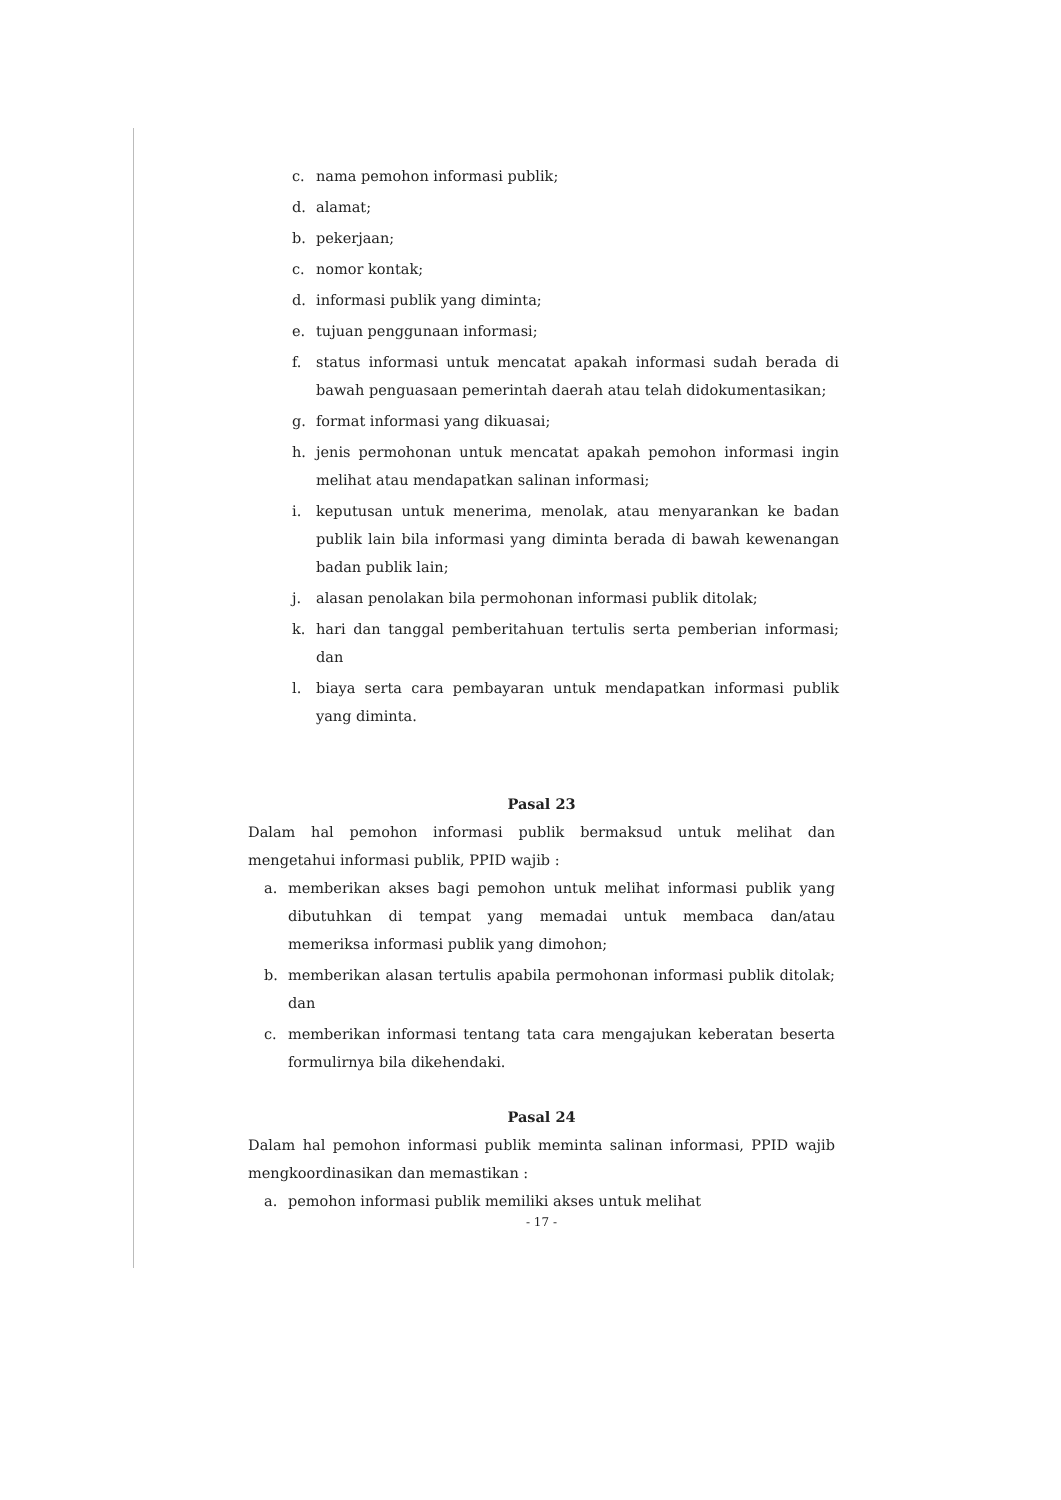c. nama pemohon informasi publik;
d. alamat;
b. pekerjaan;
c. nomor kontak;
d. informasi publik yang diminta;
e. tujuan penggunaan informasi;
f. status informasi untuk mencatat apakah informasi sudah berada di bawah penguasaan pemerintah daerah atau telah didokumentasikan;
g. format informasi yang dikuasai;
h. jenis permohonan untuk mencatat apakah pemohon informasi ingin melihat atau mendapatkan salinan informasi;
i. keputusan untuk menerima, menolak, atau menyarankan ke badan publik lain bila informasi yang diminta berada di bawah kewenangan badan publik lain;
j. alasan penolakan bila permohonan informasi publik ditolak;
k. hari dan tanggal pemberitahuan tertulis serta pemberian informasi; dan
l. biaya serta cara pembayaran untuk mendapatkan informasi publik yang diminta.
Pasal 23
Dalam hal pemohon informasi publik bermaksud untuk melihat dan mengetahui informasi publik, PPID wajib :
a. memberikan akses bagi pemohon untuk melihat informasi publik yang dibutuhkan di tempat yang memadai untuk membaca dan/atau memeriksa informasi publik yang dimohon;
b. memberikan alasan tertulis apabila permohonan informasi publik ditolak; dan
c. memberikan informasi tentang tata cara mengajukan keberatan beserta formulirnya bila dikehendaki.
Pasal 24
Dalam hal pemohon informasi publik meminta salinan informasi, PPID wajib mengkoordinasikan dan memastikan :
a. pemohon informasi publik memiliki akses untuk melihat
- 17 -